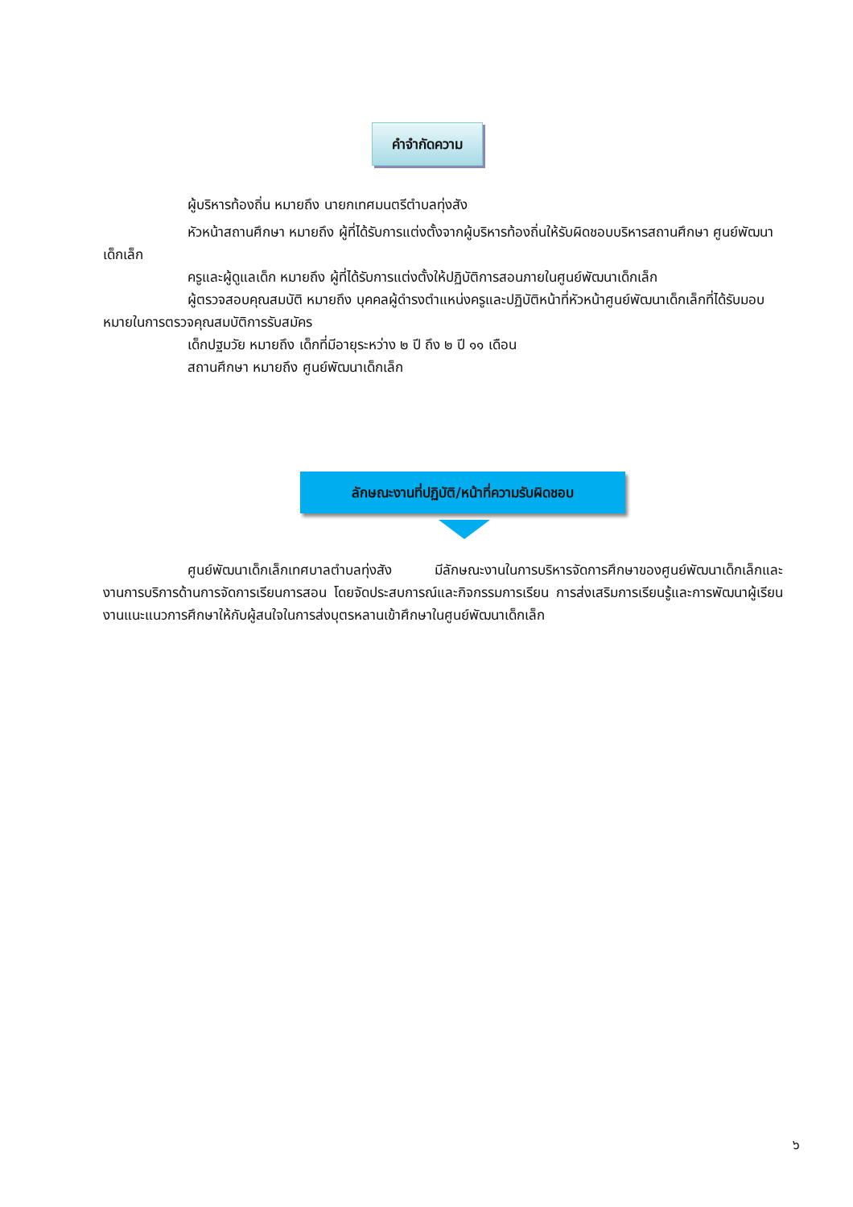คำจำกัดความ
ผู้บริหารท้องถิ่น หมายถึง นายกเทศมนตรีตำบลทุ่งสัง
หัวหน้าสถานศึกษา หมายถึง ผู้ที่ได้รับการแต่งตั้งจากผู้บริหารท้องถิ่นให้รับผิดชอบบริหารสถานศึกษา ศูนย์พัฒนาเด็กเล็ก
ครูและผู้ดูแลเด็ก หมายถึง ผู้ที่ได้รับการแต่งตั้งให้ปฏิบัติการสอนภายในศูนย์พัฒนาเด็กเล็ก
ผู้ตรวจสอบคุณสมบัติ หมายถึง บุคคลผู้ดำรงตำแหน่งครูและปฏิบัติหน้าที่หัวหน้าศูนย์พัฒนาเด็กเล็กที่ได้รับมอบหมายในการตรวจคุณสมบัติการรับสมัคร
เด็กปฐมวัย หมายถึง เด็กที่มีอายุระหว่าง ๒ ปี ถึง ๒ ปี ๑๑ เดือน
สถานศึกษา หมายถึง ศูนย์พัฒนาเด็กเล็ก
ลักษณะงานที่ปฏิบัติ/หน้าที่ความรับผิดชอบ
ศูนย์พัฒนาเด็กเล็กเทศบาลตำบลทุ่งสัง มีลักษณะงานในการบริหารจัดการศึกษาของศูนย์พัฒนาเด็กเล็กและงานการบริการด้านการจัดการเรียนการสอน โดยจัดประสบการณ์และกิจกรรมการเรียน การส่งเสริมการเรียนรู้และการพัฒนาผู้เรียน งานแนะแนวการศึกษาให้กับผู้สนใจในการส่งบุตรหลานเข้าศึกษาในศูนย์พัฒนาเด็กเล็ก
๖